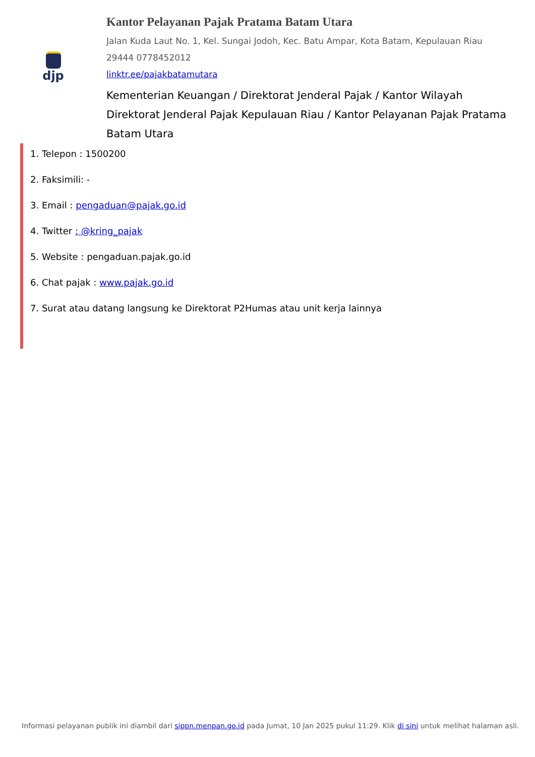djp
Kantor Pelayanan Pajak Pratama Batam Utara
Jalan Kuda Laut No. 1, Kel. Sungai Jodoh, Kec. Batu Ampar, Kota Batam, Kepulauan Riau 29444 0778452012
linktr.ee/pajakbatamutara
Kementerian Keuangan / Direktorat Jenderal Pajak / Kantor Wilayah Direktorat Jenderal Pajak Kepulauan Riau / Kantor Pelayanan Pajak Pratama Batam Utara
1. Telepon : 1500200
2. Faksimili: -
3. Email : pengaduan@pajak.go.id
4. Twitter : @kring_pajak
5. Website : pengaduan.pajak.go.id
6. Chat pajak : www.pajak.go.id
7. Surat atau datang langsung ke Direktorat P2Humas atau unit kerja lainnya
Informasi pelayanan publik ini diambil dari sippn.menpan.go.id pada Jumat, 10 Jan 2025 pukul 11:29. Klik di sini untuk melihat halaman asli.